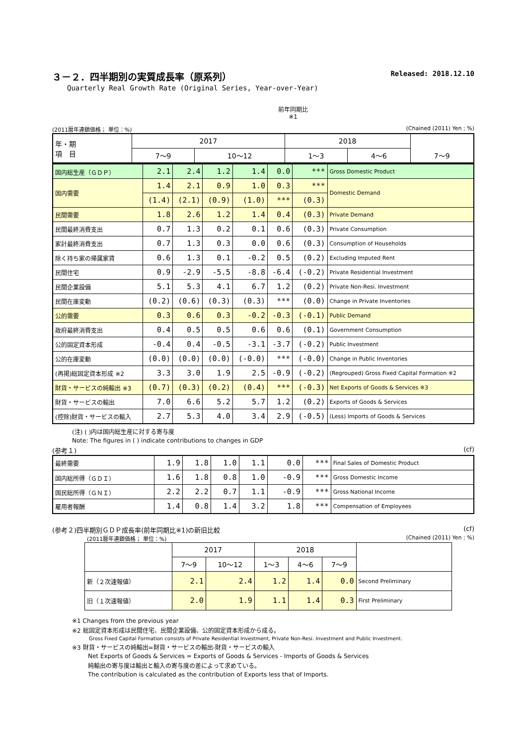３－２．四半期別の実質成長率（原系列） Released: 2018.12.10
Quarterly Real Growth Rate (Original Series, Year-over-Year)
前年同期比
※1
(2011暦年連鎖価格； 単位：%) (Chained (2011) Yen ; %)
| 年・期 項 目 | 2017 | | 2018 | | | |
| --- | --- | --- | --- | --- | --- | --- |
| | 7～9 | 10～12 | 1～3 | 4～6 | 7～9 | |
| 国内総生産（ＧＤＰ） | 2.1 | 2.4 | 1.2 | 1.4 | 0.0 | *** | Gross Domestic Product |
| 国内需要 | 1.4 | 2.1 | 0.9 | 1.0 | 0.3 | *** | Domestic Demand |
| | (1.4) | (2.1) | (0.9) | (1.0) | *** | (0.3) | |
| 民間需要 | 1.8 | 2.6 | 1.2 | 1.4 | 0.4 | (0.3) | Private Demand |
| 民間最終消費支出 | 0.7 | 1.3 | 0.2 | 0.1 | 0.6 | (0.3) | Private Consumption |
| 家計最終消費支出 | 0.7 | 1.3 | 0.3 | 0.0 | 0.6 | (0.3) | Consumption of Households |
| 除く持ち家の帰属家賃 | 0.6 | 1.3 | 0.1 | -0.2 | 0.5 | (0.2) | Excluding Imputed Rent |
| 民間住宅 | 0.9 | -2.9 | -5.5 | -8.8 | -6.4 | (-0.2) | Private Residential Investment |
| 民間企業設備 | 5.1 | 5.3 | 4.1 | 6.7 | 1.2 | (0.2) | Private Non-Resi. Investment |
| 民間在庫変動 | (0.2) | (0.6) | (0.3) | (0.3) | *** | (0.0) | Change in Private Inventories |
| 公的需要 | 0.3 | 0.6 | 0.3 | -0.2 | -0.3 | (-0.1) | Public Demand |
| 政府最終消費支出 | 0.4 | 0.5 | 0.5 | 0.6 | 0.6 | (0.1) | Government Consumption |
| 公的固定資本形成 | -0.4 | 0.4 | -0.5 | -3.1 | -3.7 | (-0.2) | Public Investment |
| 公的在庫変動 | (0.0) | (0.0) | (0.0) | (-0.0) | *** | (-0.0) | Change in Public Inventories |
| (再掲)総固定資本形成 ※2 | 3.3 | 3.0 | 1.9 | 2.5 | -0.9 | (-0.2) | (Regrouped) Gross Fixed Capital Formation ※2 |
| 財貨・サービスの純輸出 ※3 | (0.7) | (0.3) | (0.2) | (0.4) | *** | (-0.3) | Net Exports of Goods & Services ※3 |
| 財貨・サービスの輸出 | 7.0 | 6.6 | 5.2 | 5.7 | 1.2 | (0.2) | Exports of Goods & Services |
| (控除)財貨・サービスの輸入 | 2.7 | 5.3 | 4.0 | 3.4 | 2.9 | (-0.5) | (Less) Imports of Goods & Services |
(注) ( )内は国内総生産に対する寄与度
Note: The figures in ( ) indicate contributions to changes in GDP
(参考１) (cf)
| 最終需要 | 1.9 | 1.8 | 1.0 | 1.1 | 0.0 | *** | Final Sales of Domestic Product |
| 国内総所得（ＧＤＩ） | 1.6 | 1.8 | 0.8 | 1.0 | -0.9 | *** | Gross Domestic Income |
| 国民総所得（ＧＮＩ） | 2.2 | 2.2 | 0.7 | 1.1 | -0.9 | *** | Gross National Income |
| 雇用者報酬 | 1.4 | 0.8 | 1.4 | 3.2 | 1.8 | *** | Compensation of Employees |
(参考２)四半期別ＧＤＰ成長率(前年同期比※1)の新旧比較 (cf)
(2011暦年連鎖価格； 単位：%) (Chained (2011) Yen ; %)
| | 2017 | | 2018 | | | |
| --- | --- | --- | --- | --- | --- | --- |
| | 7～9 | 10～12 | 1～3 | 4～6 | 7～9 | |
| 新（２次速報値） | 2.1 | 2.4 | 1.2 | 1.4 | 0.0 | Second Preliminary |
| 旧（１次速報値） | 2.0 | 1.9 | 1.1 | 1.4 | 0.3 | First Preliminary |
※1 Changes from the previous year
※2 総固定資本形成は民間住宅、民間企業設備、公的固定資本形成から成る。
Gross Fixed Capital Formation consists of Private Residential Investment, Private Non-Resi. Investment and Public Investment.
※3 財貨・サービスの純輸出=財貨・サービスの輸出-財貨・サービスの輸入
Net Exports of Goods & Services = Exports of Goods & Services - Imports of Goods & Services
純輸出の寄与度は輸出と輸入の寄与度の差によって求めている。
The contribution is calculated as the contribution of Exports less that of Imports.